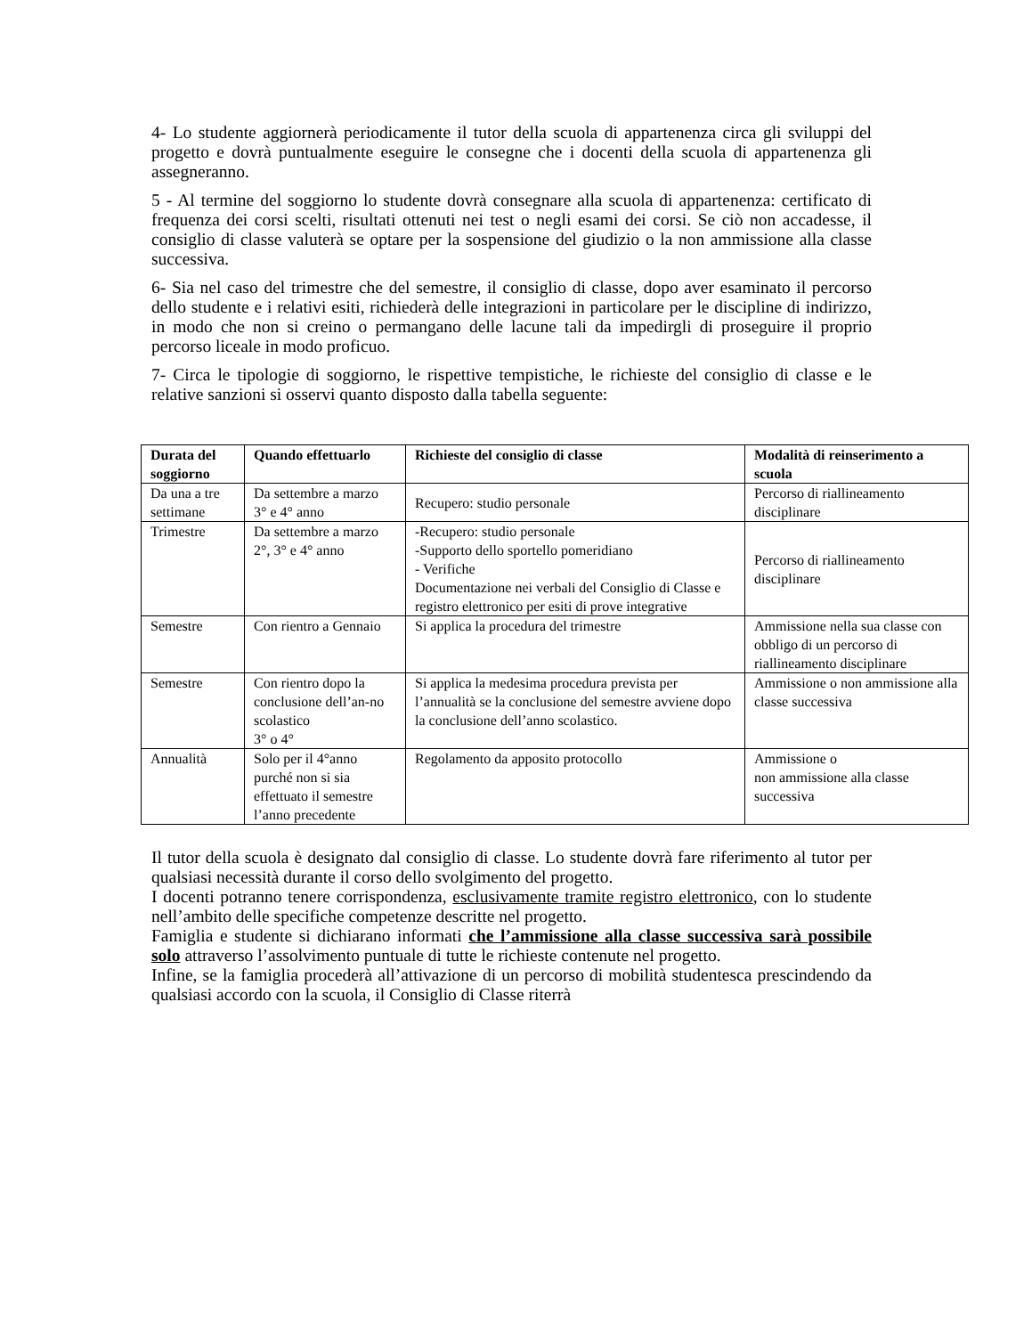4- Lo studente aggiornerà periodicamente il tutor della scuola di appartenenza circa gli sviluppi del progetto e dovrà puntualmente eseguire le consegne che i docenti della scuola di appartenenza gli assegneranno.
5 - Al termine del soggiorno lo studente dovrà consegnare alla scuola di appartenenza: certificato di frequenza dei corsi scelti, risultati ottenuti nei test o negli esami dei corsi. Se ciò non accadesse, il consiglio di classe valuterà se optare per la sospensione del giudizio o la non ammissione alla classe successiva.
6- Sia nel caso del trimestre che del semestre, il consiglio di classe, dopo aver esaminato il percorso dello studente e i relativi esiti, richiederà delle integrazioni in particolare per le discipline di indirizzo, in modo che non si creino o permangano delle lacune tali da impedirgli di proseguire il proprio percorso liceale in modo proficuo.
7- Circa le tipologie di soggiorno, le rispettive tempistiche, le richieste del consiglio di classe e le relative sanzioni si osservi quanto disposto dalla tabella seguente:
| Durata del soggiorno | Quando effettuarlo | Richieste del consiglio di classe | Modalità di reinserimento a scuola |
| --- | --- | --- | --- |
| Da una a tre settimane | Da settembre a marzo 3° e 4° anno | Recupero: studio personale | Percorso di riallineamento disciplinare |
| Trimestre | Da settembre a marzo 2°, 3° e 4° anno | -Recupero: studio personale -Supporto dello sportello pomeridiano - Verifiche Documentazione nei verbali del Consiglio di Classe e registro elettronico per esiti di prove integrative | Percorso di riallineamento disciplinare |
| Semestre | Con rientro a Gennaio | Si applica la procedura del trimestre | Ammissione nella sua classe con obbligo di un percorso di riallineamento disciplinare |
| Semestre | Con rientro dopo la conclusione dell’an-no scolastico 3° o 4° | Si applica la medesima procedura prevista per l’annualità se la conclusione del semestre avviene dopo la conclusione dell’anno scolastico. | Ammissione o non ammissione alla classe successiva |
| Annualità | Solo per il 4°anno purché non si sia effettuato il semestre l’anno precedente | Regolamento da apposito protocollo | Ammissione o non ammissione alla classe successiva |
Il tutor della scuola è designato dal consiglio di classe. Lo studente dovrà fare riferimento al tutor per qualsiasi necessità durante il corso dello svolgimento del progetto.
I docenti potranno tenere corrispondenza, esclusivamente tramite registro elettronico, con lo studente nell’ambito delle specifiche competenze descritte nel progetto.
Famiglia e studente si dichiarano informati che l’ammissione alla classe successiva sarà possibile solo attraverso l’assolvimento puntuale di tutte le richieste contenute nel progetto.
Infine, se la famiglia procederà all’attivazione di un percorso di mobilità studentesca prescindendo da qualsiasi accordo con la scuola, il Consiglio di Classe riterrà